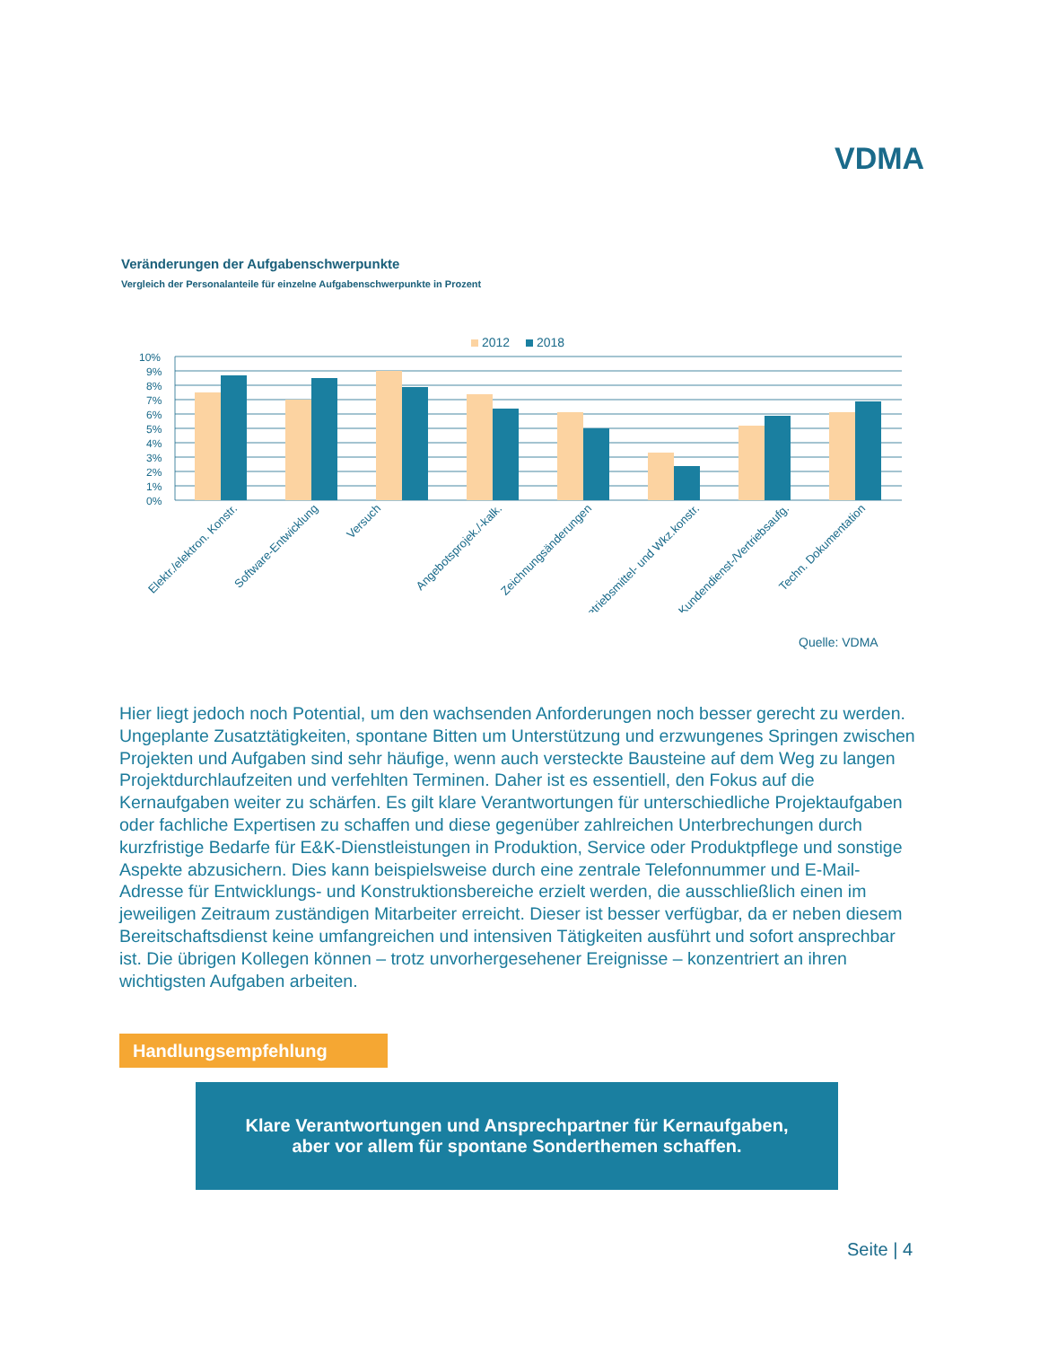VDMA
Veränderungen der Aufgabenschwerpunkte
Vergleich der Personalanteile für einzelne Aufgabenschwerpunkte in Prozent
2012
2018
10%
9%
8%
7%
6%
5%
4%
3%
2%
1%
0%
Elektr./elektron. Konstr.
Software-Entwicklung
Versuch
Angebotsprojek./-kalk.
Zeichnungsänderungen
Betriebsmittel- und Wkz.konstr.
Kundendienst-/Vertriebsaufg.
Techn. Dokumentation
Quelle: VDMA
Hier liegt jedoch noch Potential, um den wachsenden Anforderungen noch besser gerecht zu werden. Ungeplante Zusatztätigkeiten, spontane Bitten um Unterstützung und erzwungenes Springen zwischen Projekten und Aufgaben sind sehr häufige, wenn auch versteckte Bausteine auf dem Weg zu langen Projektdurchlaufzeiten und verfehlten Terminen. Daher ist es essentiell, den Fokus auf die Kernaufgaben weiter zu schärfen. Es gilt klare Verantwortungen für unterschiedliche Projektaufgaben oder fachliche Expertisen zu schaffen und diese gegenüber zahlreichen Unterbrechungen durch kurzfristige Bedarfe für E&K-Dienstleistungen in Produktion, Service oder Produktpflege und sonstige Aspekte abzusichern. Dies kann beispielsweise durch eine zentrale Telefonnummer und E-Mail-Adresse für Entwicklungs- und Konstruktionsbereiche erzielt werden, die ausschließlich einen im jeweiligen Zeitraum zuständigen Mitarbeiter erreicht. Dieser ist besser verfügbar, da er neben diesem Bereitschaftsdienst keine umfangreichen und intensiven Tätigkeiten ausführt und sofort ansprechbar ist. Die übrigen Kollegen können – trotz unvorhergesehener Ereignisse – konzentriert an ihren wichtigsten Aufgaben arbeiten.
Handlungsempfehlung
Klare Verantwortungen und Ansprechpartner für Kernaufgaben,
aber vor allem für spontane Sonderthemen schaffen.
Seite | 4